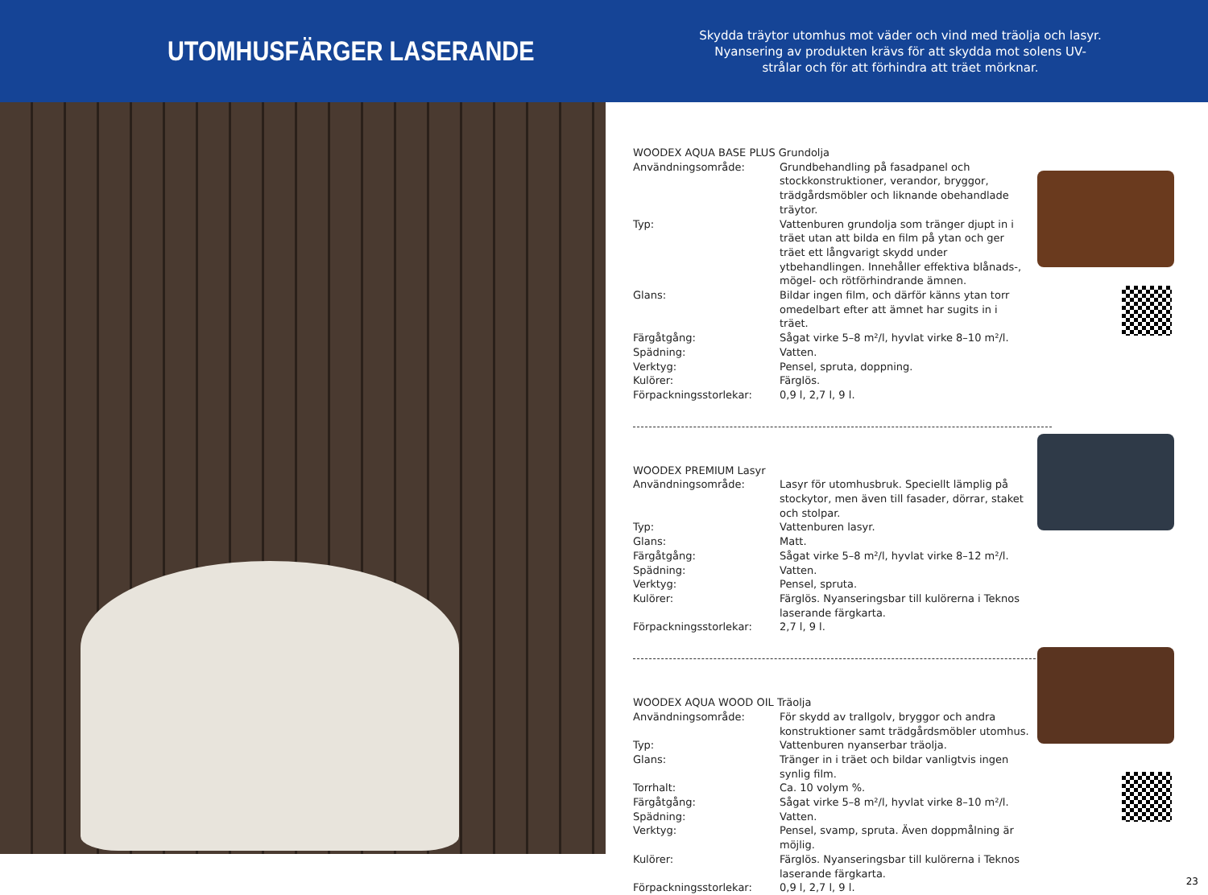UTOMHUSFÄRGER LASERANDE
Skydda träytor utomhus mot väder och vind med träolja och lasyr. Nyansering av produkten krävs för att skydda mot solens UV-strålar och för att förhindra att träet mörknar.
WOODEX AQUA BASE PLUS Grundolja
| Användningsområde: | Grundbehandling på fasadpanel och stockkonstruktioner, verandor, bryggor, trädgårdsmöbler och liknande obehandlade träytor. |
| Typ: | Vattenburen grundolja som tränger djupt in i träet utan att bilda en film på ytan och ger träet ett långvarigt skydd under ytbehandlingen. Innehåller effektiva blånads-, mögel- och rötförhindrande ämnen. |
| Glans: | Bildar ingen film, och därför känns ytan torr omedelbart efter att ämnet har sugits in i träet. |
| Färgåtgång: | Sågat virke 5–8 m²/l, hyvlat virke 8–10 m²/l. |
| Spädning: | Vatten. |
| Verktyg: | Pensel, spruta, doppning. |
| Kulörer: | Färglös. |
| Förpackningsstorlekar: | 0,9 l, 2,7 l, 9 l. |
WOODEX PREMIUM Lasyr
| Användningsområde: | Lasyr för utomhusbruk. Speciellt lämplig på stockytor, men även till fasader, dörrar, staket och stolpar. |
| Typ: | Vattenburen lasyr. |
| Glans: | Matt. |
| Färgåtgång: | Sågat virke 5–8 m²/l, hyvlat virke 8–12 m²/l. |
| Spädning: | Vatten. |
| Verktyg: | Pensel, spruta. |
| Kulörer: | Färglös. Nyanseringsbar till kulörerna i Teknos laserande färgkarta. |
| Förpackningsstorlekar: | 2,7 l, 9 l. |
WOODEX AQUA WOOD OIL Träolja
| Användningsområde: | För skydd av trallgolv, bryggor och andra konstruktioner samt trädgårdsmöbler utomhus. |
| Typ: | Vattenburen nyanserbar träolja. |
| Glans: | Tränger in i träet och bildar vanligtvis ingen synlig film. |
| Torrhalt: | Ca. 10 volym %. |
| Färgåtgång: | Sågat virke 5–8 m²/l, hyvlat virke 8–10 m²/l. |
| Spädning: | Vatten. |
| Verktyg: | Pensel, svamp, spruta. Även doppmålning är möjlig. |
| Kulörer: | Färglös. Nyanseringsbar till kulörerna i Teknos laserande färgkarta. |
| Förpackningsstorlekar: | 0,9 l, 2,7 l, 9 l. |
23